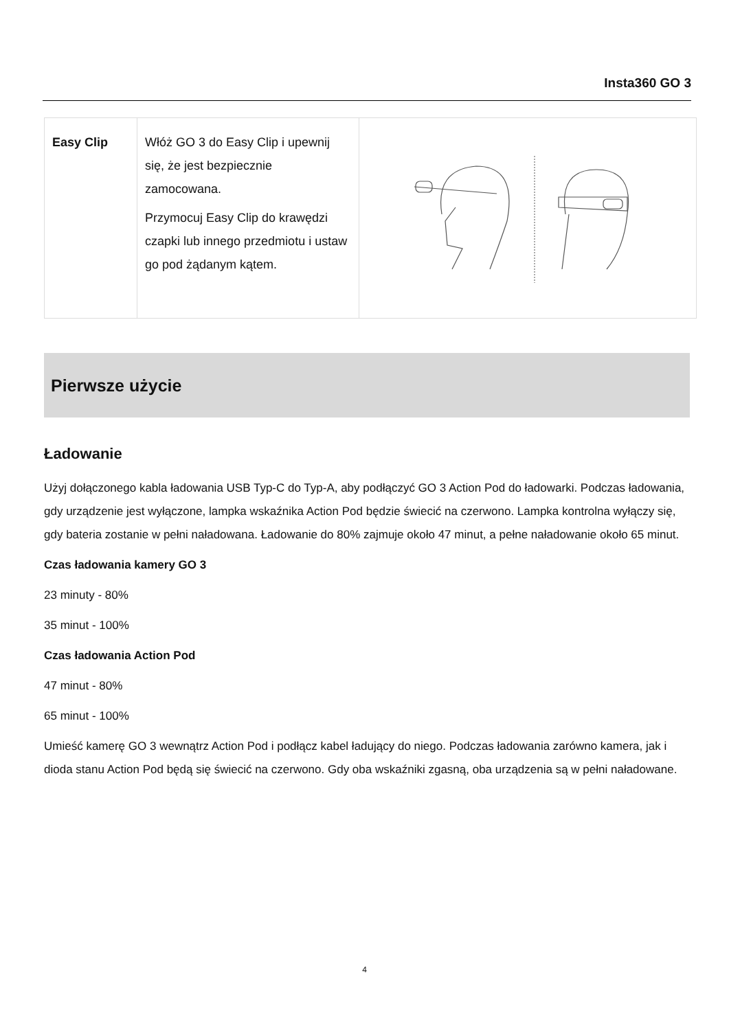Insta360 GO 3
| Easy Clip | Włóż GO 3 do Easy Clip i upewnij się, że jest bezpiecznie zamocowana. Przymocuj Easy Clip do krawędzi czapki lub innego przedmiotu i ustaw go pod żądanym kątem. | |
Pierwsze użycie
Ładowanie
Użyj dołączonego kabla ładowania USB Typ-C do Typ-A, aby podłączyć GO 3 Action Pod do ładowarki. Podczas ładowania, gdy urządzenie jest wyłączone, lampka wskaźnika Action Pod będzie świecić na czerwono. Lampka kontrolna wyłączy się, gdy bateria zostanie w pełni naładowana. Ładowanie do 80% zajmuje około 47 minut, a pełne naładowanie około 65 minut.
Czas ładowania kamery GO 3
23 minuty - 80%
35 minut - 100%
Czas ładowania Action Pod
47 minut - 80%
65 minut - 100%
Umieść kamerę GO 3 wewnątrz Action Pod i podłącz kabel ładujący do niego. Podczas ładowania zarówno kamera, jak i dioda stanu Action Pod będą się świecić na czerwono. Gdy oba wskaźniki zgasną, oba urządzenia są w pełni naładowane.
4